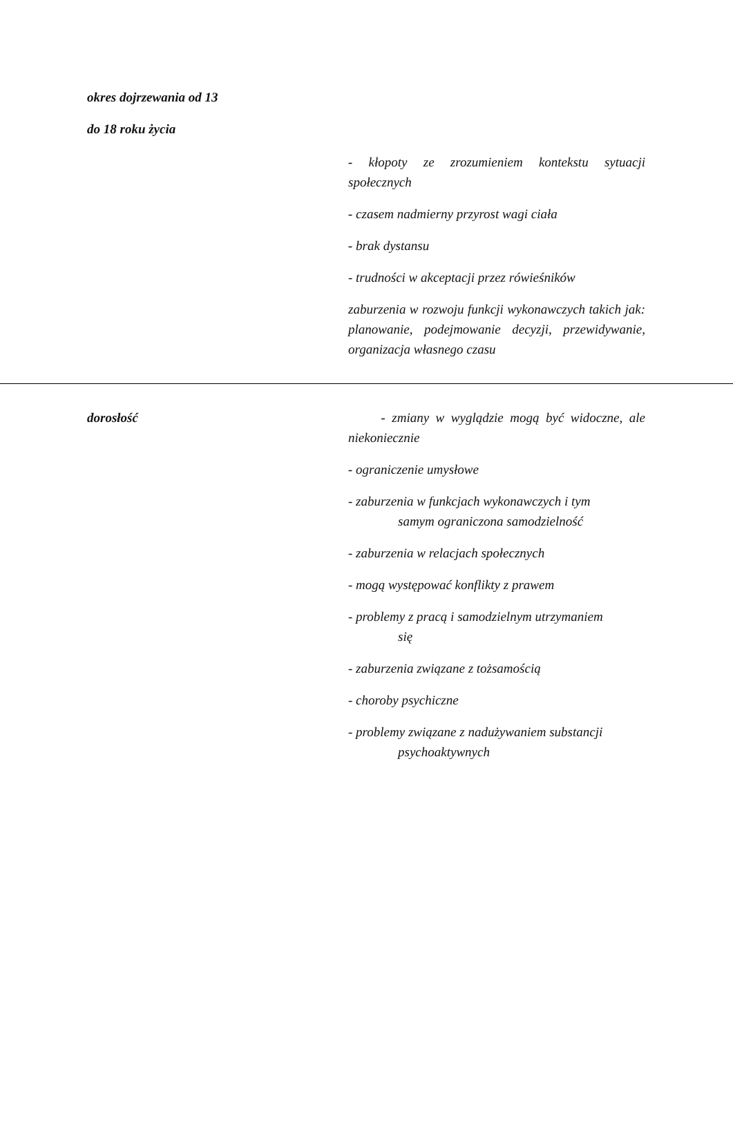| okres dojrzewania od 13 do 18 roku życia | - kłopoty ze zrozumieniem kontekstu sytuacji społecznych - czasem nadmierny przyrost wagi ciała - brak dystansu - trudności w akceptacji przez rówieśników zaburzenia w rozwoju funkcji wykonawczych takich jak: planowanie, podejmowanie decyzji, przewidywanie, organizacja własnego czasu |
| dorosłość | - zmiany w wyglądzie mogą być widoczne, ale niekoniecznie - ograniczenie umysłowe - zaburzenia w funkcjach wykonawczych i tym samym ograniczona samodzielność - zaburzenia w relacjach społecznych - mogą występować konflikty z prawem - problemy z pracą i samodzielnym utrzymaniem się - zaburzenia związane z tożsamością - choroby psychiczne - problemy związane z nadużywaniem substancji psychoaktywnych |